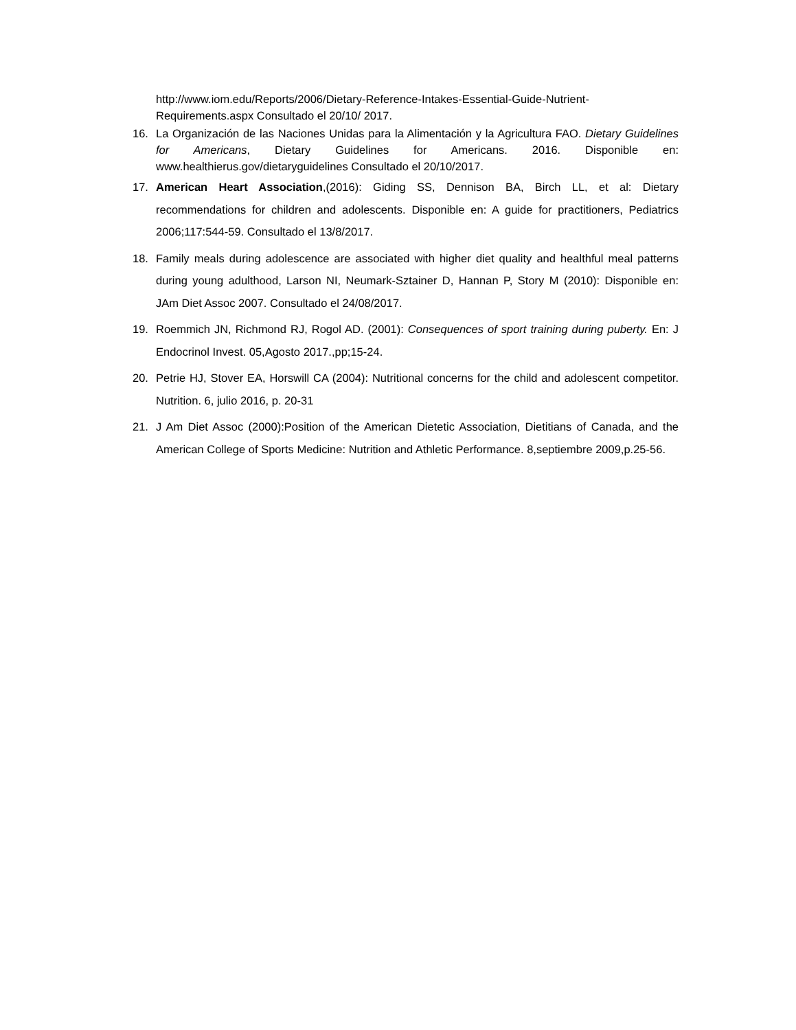http://www.iom.edu/Reports/2006/Dietary-Reference-Intakes-Essential-Guide-Nutrient-Requirements.aspx Consultado el 20/10/ 2017.
16. La Organización de las Naciones Unidas para la Alimentación y la Agricultura FAO. Dietary Guidelines for Americans, Dietary Guidelines for Americans. 2016. Disponible en: www.healthierus.gov/dietaryguidelines Consultado el 20/10/2017.
17. American Heart Association,(2016): Giding SS, Dennison BA, Birch LL, et al: Dietary recommendations for children and adolescents. Disponible en: A guide for practitioners, Pediatrics 2006;117:544-59. Consultado el 13/8/2017.
18. Family meals during adolescence are associated with higher diet quality and healthful meal patterns during young adulthood, Larson NI, Neumark-Sztainer D, Hannan P, Story M (2010): Disponible en: JAm Diet Assoc 2007. Consultado el 24/08/2017.
19. Roemmich JN, Richmond RJ, Rogol AD. (2001): Consequences of sport training during puberty. En: J Endocrinol Invest. 05,Agosto 2017.,pp;15-24.
20. Petrie HJ, Stover EA, Horswill CA (2004): Nutritional concerns for the child and adolescent competitor. Nutrition. 6, julio 2016, p. 20-31
21. J Am Diet Assoc (2000):Position of the American Dietetic Association, Dietitians of Canada, and the American College of Sports Medicine: Nutrition and Athletic Performance. 8,septiembre 2009,p.25-56.